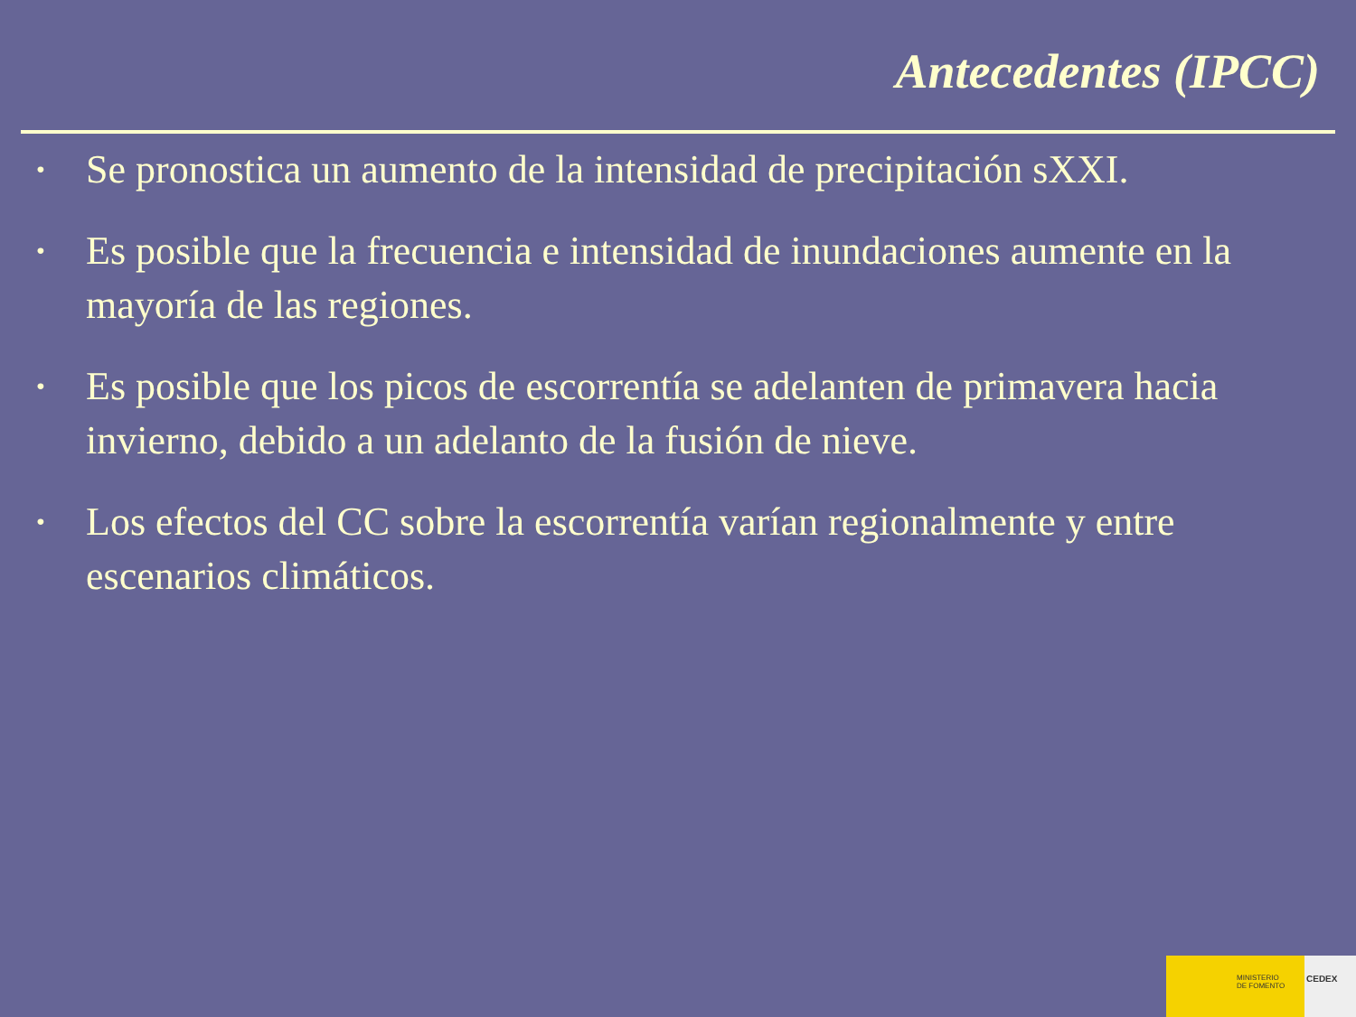Antecedentes (IPCC)
• Se pronostica un aumento de la intensidad de precipitación sXXI.
• Es posible que la frecuencia e intensidad de inundaciones aumente en la mayoría de las regiones.
• Es posible que los picos de escorrentía se adelanten de primavera hacia invierno, debido a un adelanto de la fusión de nieve.
• Los efectos del CC sobre la escorrentía varían regionalmente y entre escenarios climáticos.
MINISTERIO
DE FOMENTO
CEDEX